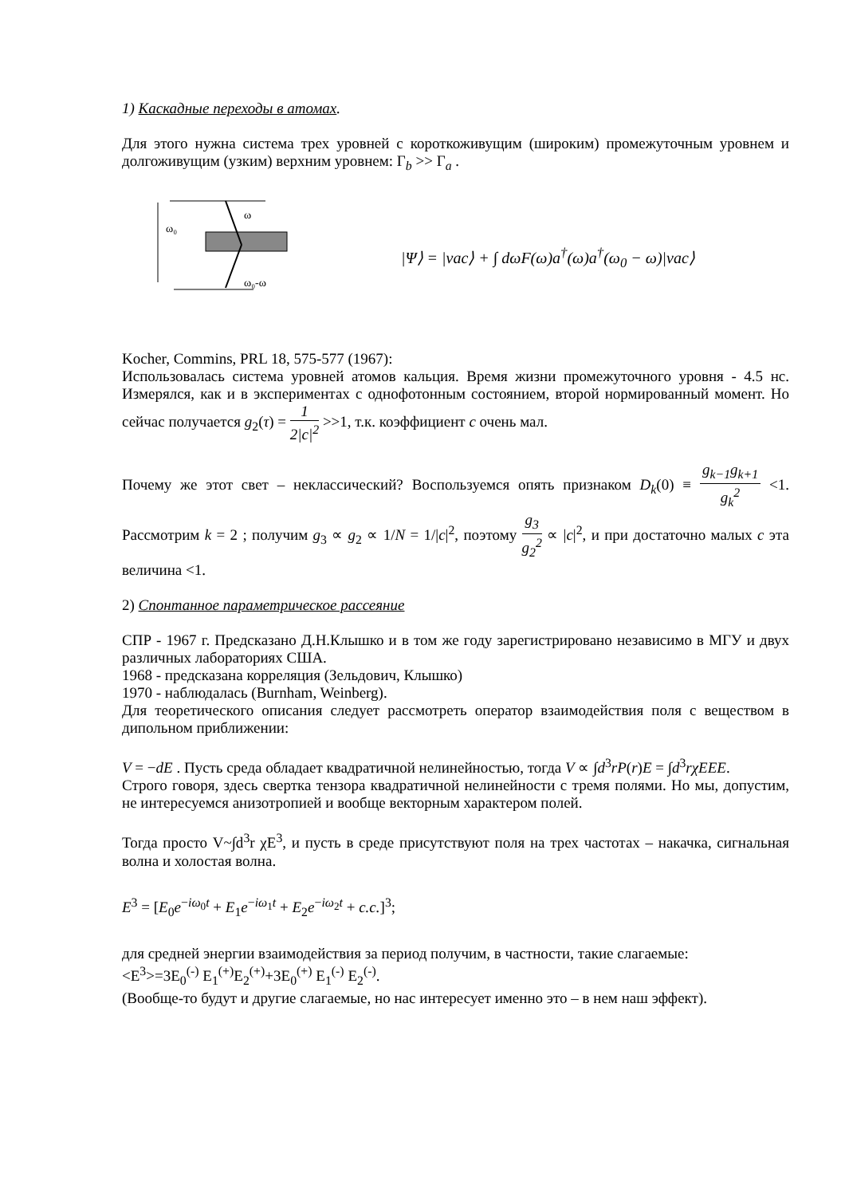1) Каскадные переходы в атомах.
Для этого нужна система трех уровней с короткоживущим (широким) промежуточным уровнем и долгоживущим (узким) верхним уровнем: Γ<sub>b</sub> >> Γ<sub>a</sub> .
ω₀
ω
ω₀-ω
|Ψ⟩ = |vac⟩ + ∫ dωF(ω)a<sup>†</sup>(ω)a<sup>†</sup>(ω<sub>0</sub> − ω)|vac⟩
Kocher, Commins, PRL 18, 575-577 (1967):
Использовалась система уровней атомов кальция. Время жизни промежуточного уровня - 4.5 нс. Измерялся, как и в экспериментах с однофотонным состоянием, второй нормированный момент. Но сейчас получается g<sub>2</sub>(τ) = 1 2|c|<sup>2</sup> >>1, т.к. коэффициент c очень мал.
Почему же этот свет – неклассический? Воспользуемся опять признаком D<sub>k</sub>(0) ≡ g<sub>k−1</sub>g<sub>k+1</sub> g<sub>k</sub><sup>2</sup> <1. Рассмотрим k = 2 ; получим g<sub>3</sub> ∝ g<sub>2</sub> ∝ 1/N = 1/|c|<sup>2</sup>, поэтому g<sub>3</sub> g<sub>2</sub><sup>2</sup> ∝ |c|<sup>2</sup>, и при достаточно малых c эта величина <1.
2) Спонтанное параметрическое рассеяние
СПР - 1967 г. Предсказано Д.Н.Клышко и в том же году зарегистрировано независимо в МГУ и двух различных лабораториях США.
1968 - предсказана корреляция (Зельдович, Клышко)
1970 - наблюдалась (Burnham, Weinberg).
Для теоретического описания следует рассмотреть оператор взаимодействия поля с веществом в дипольном приближении:
V = −dE . Пусть среда обладает квадратичной нелинейностью, тогда V ∝ ∫d<sup>3</sup>rP(r)E = ∫d<sup>3</sup>rχEEE.
Строго говоря, здесь свертка тензора квадратичной нелинейности с тремя полями. Но мы, допустим, не интересуемся анизотропией и вообще векторным характером полей.
Тогда просто V~∫d<sup>3</sup>r χE<sup>3</sup>, и пусть в среде присутствуют поля на трех частотах – накачка, сигнальная волна и холостая волна.
E<sup>3</sup> = [E<sub>0</sub>e<sup>−iω<sub>0</sub>t</sup> + E<sub>1</sub>e<sup>−iω<sub>1</sub>t</sup> + E<sub>2</sub>e<sup>−iω<sub>2</sub>t</sup> + c.c.]<sup>3</sup>;
для средней энергии взаимодействия за период получим, в частности, такие слагаемые:
<E<sup>3</sup>>=3E<sub>0</sub><sup>(-)</sup> E<sub>1</sub><sup>(+)</sup>E<sub>2</sub><sup>(+)</sup>+3E<sub>0</sub><sup>(+)</sup> E<sub>1</sub><sup>(-)</sup> E<sub>2</sub><sup>(-)</sup>.
(Вообще-то будут и другие слагаемые, но нас интересует именно это – в нем наш эффект).